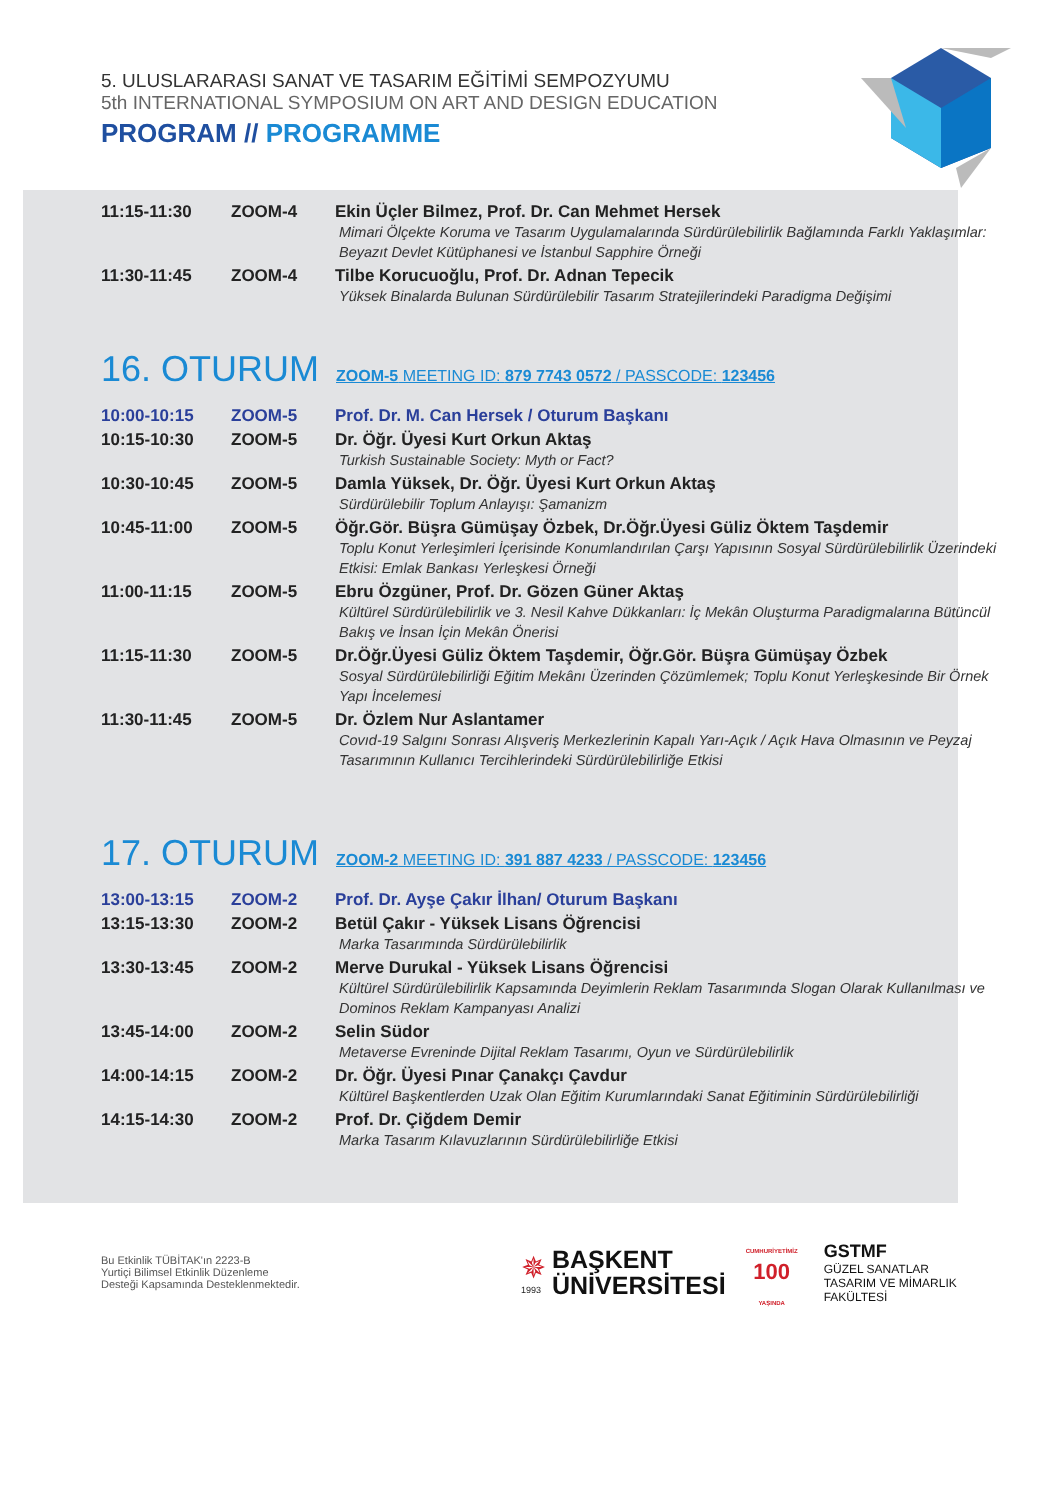5. ULUSLARARASI SANAT VE TASARIM EĞİTİMİ SEMPOZYUMU
5th INTERNATIONAL SYMPOSIUM ON ART AND DESIGN EDUCATION
PROGRAM // PROGRAMME
| 11:15-11:30 | ZOOM-4 | Ekin Üçler Bilmez, Prof. Dr. Can Mehmet Hersek Mimari Ölçekte Koruma ve Tasarım Uygulamalarında Sürdürülebilirlik Bağlamında Farklı Yaklaşımlar: Beyazıt Devlet Kütüphanesi ve İstanbul Sapphire Örneği |
| 11:30-11:45 | ZOOM-4 | Tilbe Korucuoğlu, Prof. Dr. Adnan Tepecik Yüksek Binalarda Bulunan Sürdürülebilir Tasarım Stratejilerindeki Paradigma Değişimi |
16. OTURUM
ZOOM-5 MEETING ID: 879 7743 0572 / PASSCODE: 123456
| 10:00-10:15 | ZOOM-5 | Prof. Dr. M. Can Hersek / Oturum Başkanı |
| 10:15-10:30 | ZOOM-5 | Dr. Öğr. Üyesi Kurt Orkun Aktaş Turkish Sustainable Society: Myth or Fact? |
| 10:30-10:45 | ZOOM-5 | Damla Yüksek, Dr. Öğr. Üyesi Kurt Orkun Aktaş Sürdürülebilir Toplum Anlayışı: Şamanizm |
| 10:45-11:00 | ZOOM-5 | Öğr.Gör. Büşra Gümüşay Özbek, Dr.Öğr.Üyesi Güliz Öktem Taşdemir Toplu Konut Yerleşimleri İçerisinde Konumlandırılan Çarşı Yapısının Sosyal Sürdürülebilirlik Üzerindeki Etkisi: Emlak Bankası Yerleşkesi Örneği |
| 11:00-11:15 | ZOOM-5 | Ebru Özgüner, Prof. Dr. Gözen Güner Aktaş Kültürel Sürdürülebilirlik ve 3. Nesil Kahve Dükkanları: İç Mekân Oluşturma Paradigmalarına Bütüncül Bakış ve İnsan İçin Mekân Önerisi |
| 11:15-11:30 | ZOOM-5 | Dr.Öğr.Üyesi Güliz Öktem Taşdemir, Öğr.Gör. Büşra Gümüşay Özbek Sosyal Sürdürülebilirliği Eğitim Mekânı Üzerinden Çözümlemek; Toplu Konut Yerleşkesinde Bir Örnek Yapı İncelemesi |
| 11:30-11:45 | ZOOM-5 | Dr. Özlem Nur Aslantamer Covıd-19 Salgını Sonrası Alışveriş Merkezlerinin Kapalı Yarı-Açık / Açık Hava Olmasının ve Peyzaj Tasarımının Kullanıcı Tercihlerindeki Sürdürülebilirliğe Etkisi |
17. OTURUM
ZOOM-2 MEETING ID: 391 887 4233 / PASSCODE: 123456
| 13:00-13:15 | ZOOM-2 | Prof. Dr. Ayşe Çakır İlhan/ Oturum Başkanı |
| 13:15-13:30 | ZOOM-2 | Betül Çakır - Yüksek Lisans Öğrencisi Marka Tasarımında Sürdürülebilirlik |
| 13:30-13:45 | ZOOM-2 | Merve Durukal - Yüksek Lisans Öğrencisi Kültürel Sürdürülebilirlik Kapsamında Deyimlerin Reklam Tasarımında Slogan Olarak Kullanılması ve Dominos Reklam Kampanyası Analizi |
| 13:45-14:00 | ZOOM-2 | Selin Südor Metaverse Evreninde Dijital Reklam Tasarımı, Oyun ve Sürdürülebilirlik |
| 14:00-14:15 | ZOOM-2 | Dr. Öğr. Üyesi Pınar Çanakçı Çavdur Kültürel Başkentlerden Uzak Olan Eğitim Kurumlarındaki Sanat Eğitiminin Sürdürülebilirliği |
| 14:15-14:30 | ZOOM-2 | Prof. Dr. Çiğdem Demir Marka Tasarım Kılavuzlarının Sürdürülebilirliğe Etkisi |
Bu Etkinlik TÜBİTAK'ın 2223-B
Yurtiçi Bilimsel Etkinlik Düzenleme
Desteği Kapsamında Desteklenmektedir.
✵
1993
BAŞKENT
ÜNİVERSİTESİ
CUMHURİYETİMİZ
100
YAŞINDA
GSTMF
GÜZEL SANATLAR
TASARIM VE MİMARLIK
FAKÜLTESİ